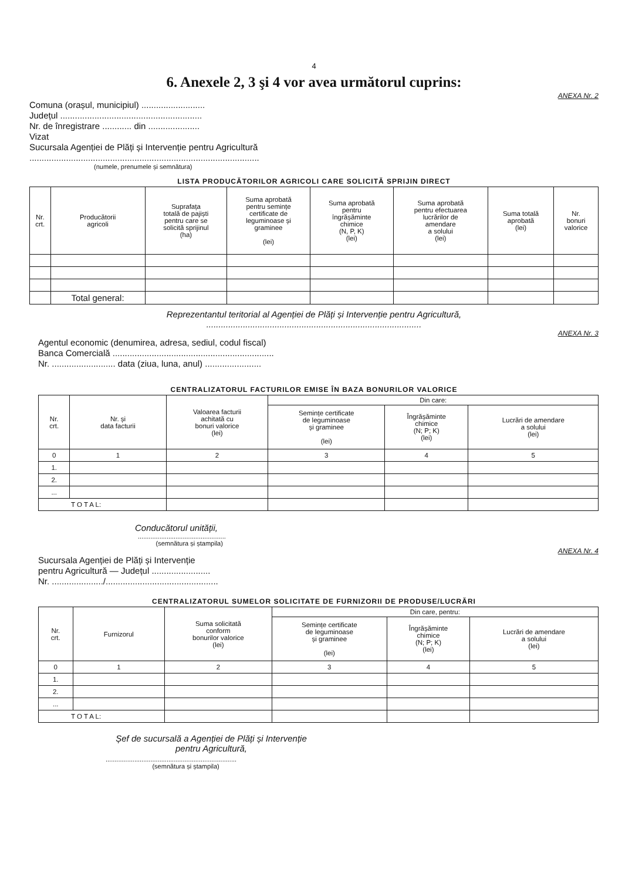4
6. Anexele 2, 3 şi 4 vor avea următorul cuprins:
ANEXA Nr. 2
Comuna (orașul, municipiul) ..........................
Județul ..........................................................
Nr. de înregistrare ............ din .....................
Vizat
Sucursala Agenției de Plăți și Intervenție pentru Agricultură
..............................................................................................
(numele, prenumele și semnătura)
LISTA PRODUCĂTORILOR AGRICOLI CARE SOLICITĂ SPRIJIN DIRECT
| Nr. crt. | Producătorii agricoli | Suprafața totală de pajiști pentru care se solicită sprijinul (ha) | Suma aprobată pentru semințe certificate de leguminoase și graminee (lei) | Suma aprobată pentru îngrășăminte chimice (N, P, K) (lei) | Suma aprobată pentru efectuarea lucrărilor de amendare a solului (lei) | Suma totală aprobată (lei) | Nr. bonuri valorice |
| --- | --- | --- | --- | --- | --- | --- | --- |
| | Total general: | | | | | | |
Reprezentantul teritorial al Agenției de Plăți și Intervenție pentru Agricultură,
........................................................................................
ANEXA Nr. 3
Agentul economic (denumirea, adresa, sediul, codul fiscal)
Banca Comercială ..................................................................
Nr. .......................... data (ziua, luna, anul) .......................
CENTRALIZATORUL FACTURILOR EMISE ÎN BAZA BONURILOR VALORICE
| Nr. crt. | Nr. și data facturii | Valoarea facturii achitată cu bonuri valorice (lei) | Din care: | | |
| --- | --- | --- | --- | --- | --- |
| | | | Semințe certificate de leguminoase și graminee (lei) | Îngrășăminte chimice (N; P; K) (lei) | Lucrări de amendare a solului (lei) |
| 0 | 1 | 2 | 3 | 4 | 5 |
| 1. | | | | | |
| 2. | | | | | |
| ... | | | | | |
| T O T A L: | | | | | |
Conducătorul unității,
.................................................
(semnătura și ștampila)
ANEXA Nr. 4
Sucursala Agenției de Plăți și Intervenție
pentru Agricultură — Județul ........................
Nr. ...................../..............................................
CENTRALIZATORUL SUMELOR SOLICITATE DE FURNIZORII DE PRODUSE/LUCRĂRI
| Nr. crt. | Furnizorul | Suma solicitată conform bonurilor valorice (lei) | Din care, pentru: | | |
| --- | --- | --- | --- | --- | --- |
| | | | Semințe certificate de leguminoase și graminee (lei) | Îngrășăminte chimice (N; P; K) (lei) | Lucrări de amendare a solului (lei) |
| 0 | 1 | 2 | 3 | 4 | 5 |
| 1. | | | | | |
| 2. | | | | | |
| ... | | | | | |
| T O T A L: | | | | | |
Șef de sucursală a Agenției de Plăți și Intervenție
pentru Agricultură,
.........................................................................
(semnătura și ștampila)